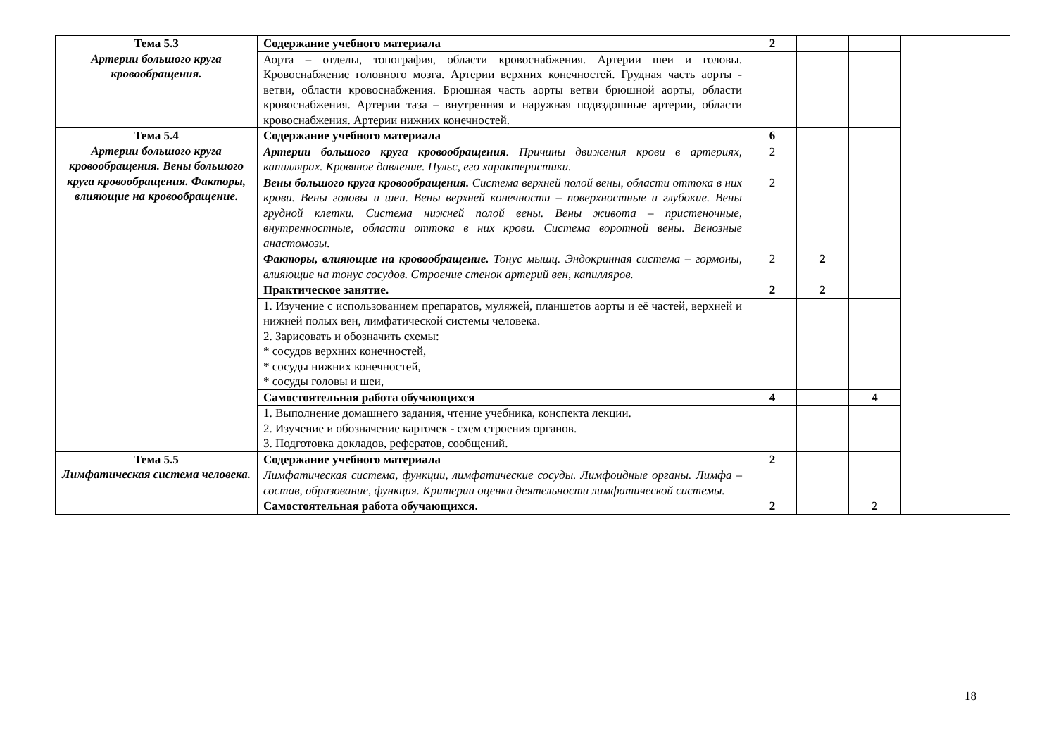| Тема 5.3 Артерии большого круга кровообращения. | Содержание учебного материала | 2 | | | |
| | Аорта – отделы, топография, области кровоснабжения. Артерии шеи и головы. Кровоснабжение головного мозга. Артерии верхних конечностей. Грудная часть аорты - ветви, области кровоснабжения. Брюшная часть аорты ветви брюшной аорты, области кровоснабжения. Артерии таза – внутренняя и наружная подвздошные артерии, области кровоснабжения. Артерии нижних конечностей. | | | | |
| Тема 5.4 Артерии большого круга кровообращения. Вены большого круга кровообращения. Факторы, влияющие на кровообращение. | Содержание учебного материала | 6 | | | |
| | Артерии большого круга кровообращения . Причины движения крови в артериях, капиллярах. Кровяное давление. Пульс, его характеристики. | 2 | | | |
| | Вены большого круга кровообращения. Система верхней полой вены, области оттока в них крови. Вены головы и шеи. Вены верхней конечности – поверхностные и глубокие. Вены грудной клетки. Система нижней полой вены. Вены живота – пристеночные, внутренностные, области оттока в них крови. Система воротной вены. Венозные анастомозы. | 2 | | | |
| | Факторы, влияющие на кровообращение. Тонус мышц. Эндокринная система – гормоны, влияющие на тонус сосудов. Строение стенок артерий вен, капилляров. | 2 | 2 | | |
| | Практическое занятие. | 2 | 2 | | |
| | 1. Изучение с использованием препаратов, муляжей, планшетов аорты и её частей, верхней и нижней полых вен, лимфатической системы человека. 2. Зарисовать и обозначить схемы: * сосудов верхних конечностей, * сосуды нижних конечностей, * сосуды головы и шеи, | | | | |
| | Самостоятельная работа обучающихся | 4 | | 4 | |
| | 1. Выполнение домашнего задания, чтение учебника, конспекта лекции. 2. Изучение и обозначение карточек - схем строения органов. 3. Подготовка докладов, рефератов, сообщений. | | | | |
| Тема 5.5 Лимфатическая система человека. | Содержание учебного материала | 2 | | | |
| | Лимфатическая система, функции, лимфатические сосуды. Лимфоидные органы. Лимфа – состав, образование, функция. Критерии оценки деятельности лимфатической системы. | | | | |
| | Самостоятельная работа обучающихся. | 2 | | 2 | |
18